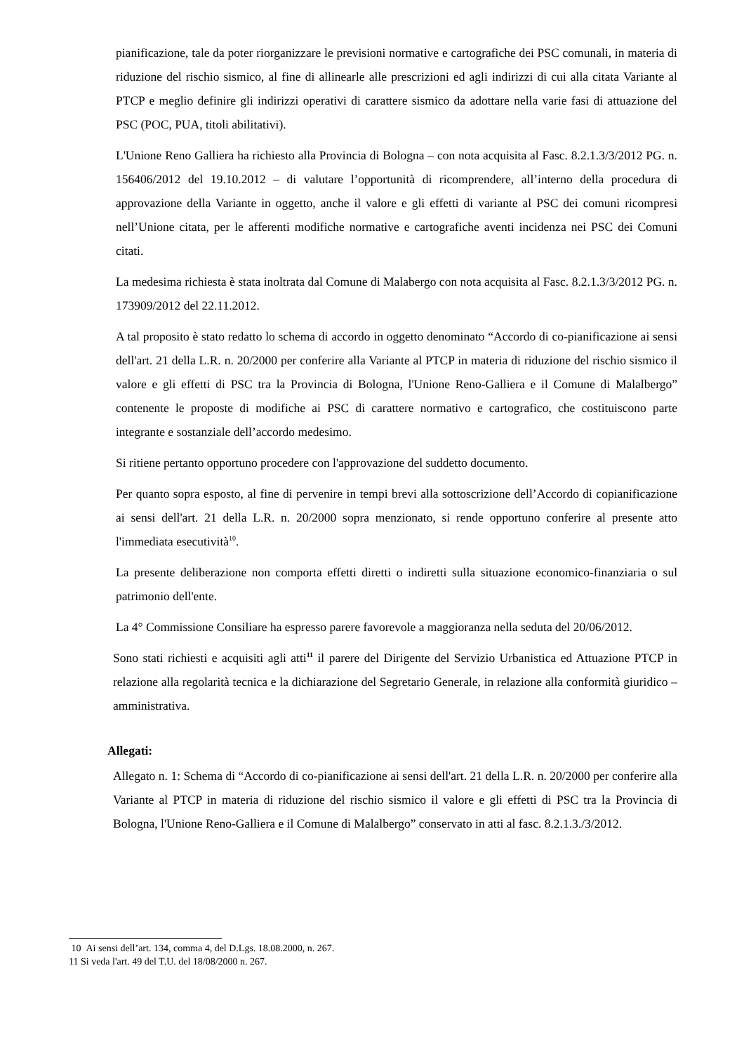pianificazione, tale da poter riorganizzare le previsioni normative e cartografiche dei PSC comunali, in materia di riduzione del rischio sismico, al fine di allinearle alle prescrizioni ed agli indirizzi di cui alla citata Variante al PTCP e meglio definire gli indirizzi operativi di carattere sismico da adottare nella varie fasi di attuazione del PSC (POC, PUA, titoli abilitativi).
L'Unione Reno Galliera ha richiesto alla Provincia di Bologna – con nota acquisita al Fasc. 8.2.1.3/3/2012 PG. n. 156406/2012 del 19.10.2012 – di valutare l’opportunità di ricomprendere, all’interno della procedura di approvazione della Variante in oggetto, anche il valore e gli effetti di variante al PSC dei comuni ricompresi nell’Unione citata, per le afferenti modifiche normative e cartografiche aventi incidenza nei PSC dei Comuni citati.
La medesima richiesta è stata inoltrata dal Comune di Malabergo con nota acquisita al Fasc. 8.2.1.3/3/2012 PG. n. 173909/2012 del 22.11.2012.
A tal proposito è stato redatto lo schema di accordo in oggetto denominato “Accordo di co-pianificazione ai sensi dell'art. 21 della L.R. n. 20/2000 per conferire alla Variante al PTCP in materia di riduzione del rischio sismico il valore e gli effetti di PSC tra la Provincia di Bologna, l'Unione Reno-Galliera e il Comune di Malalbergo” contenente le proposte di modifiche ai PSC di carattere normativo e cartografico, che costituiscono parte integrante e sostanziale dell’accordo medesimo.
Si ritiene pertanto opportuno procedere con l'approvazione del suddetto documento.
Per quanto sopra esposto, al fine di pervenire in tempi brevi alla sottoscrizione dell’Accordo di copianificazione ai sensi dell'art. 21 della L.R. n. 20/2000 sopra menzionato, si rende opportuno conferire al presente atto l'immediata esecutività<sup>10</sup>.
La presente deliberazione non comporta effetti diretti o indiretti sulla situazione economico-finanziaria o sul patrimonio dell'ente.
La 4° Commissione Consiliare ha espresso parere favorevole a maggioranza nella seduta del 20/06/2012.
Sono stati richiesti e acquisiti agli atti<sup>11</sup> il parere del Dirigente del Servizio Urbanistica ed Attuazione PTCP in relazione alla regolarità tecnica e la dichiarazione del Segretario Generale, in relazione alla conformità giuridico – amministrativa.
Allegati:
Allegato n. 1: Schema di “Accordo di co-pianificazione ai sensi dell'art. 21 della L.R. n. 20/2000 per conferire alla Variante al PTCP in materia di riduzione del rischio sismico il valore e gli effetti di PSC tra la Provincia di Bologna, l'Unione Reno-Galliera e il Comune di Malalbergo” conservato in atti al fasc. 8.2.1.3./3/2012.
10 Ai sensi dell’art. 134, comma 4, del D.Lgs. 18.08.2000, n. 267.
11 Si veda l'art. 49 del T.U. del 18/08/2000 n. 267.